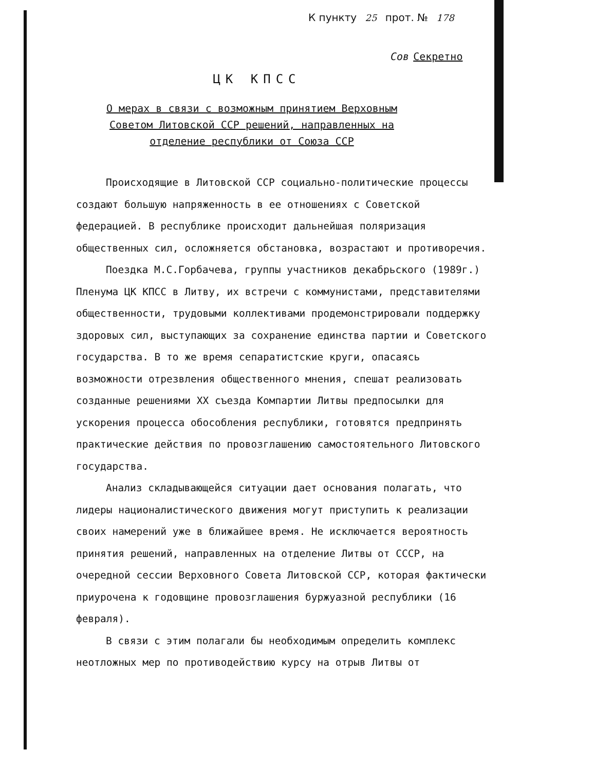К пункту 25 прот. № 178
Сов Секретно
ЦК КПСС
О мерах в связи с возможным принятием Верховным Советом Литовской ССР решений, направленных на отделение республики от Союза ССР
Происходящие в Литовской ССР социально-политические процессы создают большую напряженность в ее отношениях с Советской федерацией. В республике происходит дальнейшая поляризация общественных сил, осложняется обстановка, возрастают и противоречия.
Поездка М.С.Горбачева, группы участников декабрьского (1989г.) Пленума ЦК КПСС в Литву, их встречи с коммунистами, представителями общественности, трудовыми коллективами продемонстрировали поддержку здоровых сил, выступающих за сохранение единства партии и Советского государства. В то же время сепаратистские круги, опасаясь возможности отрезвления общественного мнения, спешат реализовать созданные решениями XX съезда Компартии Литвы предпосылки для ускорения процесса обособления республики, готовятся предпринять практические действия по провозглашению самостоятельного Литовского государства.
Анализ складывающейся ситуации дает основания полагать, что лидеры националистического движения могут приступить к реализации своих намерений уже в ближайшее время. Не исключается вероятность принятия решений, направленных на отделение Литвы от СССР, на очередной сессии Верховного Совета Литовской ССР, которая фактически приурочена к годовщине провозглашения буржуазной республики (16 февраля).
В связи с этим полагали бы необходимым определить комплекс неотложных мер по противодействию курсу на отрыв Литвы от